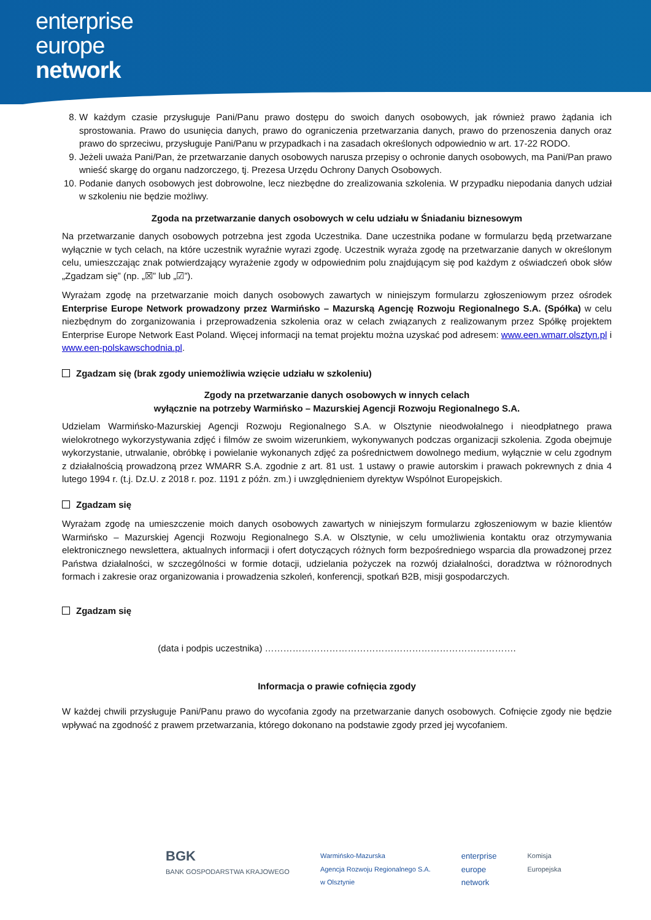enterprise
europe
network
8. W każdym czasie przysługuje Pani/Panu prawo dostępu do swoich danych osobowych, jak również prawo żądania ich sprostowania. Prawo do usunięcia danych, prawo do ograniczenia przetwarzania danych, prawo do przenoszenia danych oraz prawo do sprzeciwu, przysługuje Pani/Panu w przypadkach i na zasadach określonych odpowiednio w art. 17-22 RODO.
9. Jeżeli uważa Pani/Pan, że przetwarzanie danych osobowych narusza przepisy o ochronie danych osobowych, ma Pani/Pan prawo wnieść skargę do organu nadzorczego, tj. Prezesa Urzędu Ochrony Danych Osobowych.
10. Podanie danych osobowych jest dobrowolne, lecz niezbędne do zrealizowania szkolenia. W przypadku niepodania danych udział w szkoleniu nie będzie możliwy.
Zgoda na przetwarzanie danych osobowych w celu udziału w Śniadaniu biznesowym
Na przetwarzanie danych osobowych potrzebna jest zgoda Uczestnika. Dane uczestnika podane w formularzu będą przetwarzane wyłącznie w tych celach, na które uczestnik wyraźnie wyrazi zgodę. Uczestnik wyraża zgodę na przetwarzanie danych w określonym celu, umieszczając znak potwierdzający wyrażenie zgody w odpowiednim polu znajdującym się pod każdym z oświadczeń obok słów „Zgadzam się” (np. „☒” lub „☑”).
Wyrażam zgodę na przetwarzanie moich danych osobowych zawartych w niniejszym formularzu zgłoszeniowym przez ośrodek Enterprise Europe Network prowadzony przez Warmińsko – Mazurską Agencję Rozwoju Regionalnego S.A. (Spółka) w celu niezbędnym do zorganizowania i przeprowadzenia szkolenia oraz w celach związanych z realizowanym przez Spółkę projektem Enterprise Europe Network East Poland. Więcej informacji na temat projektu można uzyskać pod adresem: www.een.wmarr.olsztyn.pl i www.een-polskawschodnia.pl.
Zgadzam się (brak zgody uniemożliwia wzięcie udziału w szkoleniu)
Zgody na przetwarzanie danych osobowych w innych celach
wyłącznie na potrzeby Warmińsko – Mazurskiej Agencji Rozwoju Regionalnego S.A.
Udzielam Warmińsko-Mazurskiej Agencji Rozwoju Regionalnego S.A. w Olsztynie nieodwołalnego i nieodpłatnego prawa wielokrotnego wykorzystywania zdjęć i filmów ze swoim wizerunkiem, wykonywanych podczas organizacji szkolenia. Zgoda obejmuje wykorzystanie, utrwalanie, obróbkę i powielanie wykonanych zdjęć za pośrednictwem dowolnego medium, wyłącznie w celu zgodnym z działalnością prowadzoną przez WMARR S.A. zgodnie z art. 81 ust. 1 ustawy o prawie autorskim i prawach pokrewnych z dnia 4 lutego 1994 r. (t.j. Dz.U. z 2018 r. poz. 1191 z późn. zm.) i uwzględnieniem dyrektyw Wspólnot Europejskich.
Zgadzam się
Wyrażam zgodę na umieszczenie moich danych osobowych zawartych w niniejszym formularzu zgłoszeniowym w bazie klientów Warmińsko – Mazurskiej Agencji Rozwoju Regionalnego S.A. w Olsztynie, w celu umożliwienia kontaktu oraz otrzymywania elektronicznego newslettera, aktualnych informacji i ofert dotyczących różnych form bezpośredniego wsparcia dla prowadzonej przez Państwa działalności, w szczególności w formie dotacji, udzielania pożyczek na rozwój działalności, doradztwa w różnorodnych formach i zakresie oraz organizowania i prowadzenia szkoleń, konferencji, spotkań B2B, misji gospodarczych.
Zgadzam się
(data i podpis uczestnika) ……………………………………………………………………….
Informacja o prawie cofnięcia zgody
W każdej chwili przysługuje Pani/Panu prawo do wycofania zgody na przetwarzanie danych osobowych. Cofnięcie zgody nie będzie wpływać na zgodność z prawem przetwarzania, którego dokonano na podstawie zgody przed jej wycofaniem.
BGK
BANK GOSPODARSTWA KRAJOWEGO
Warmińsko-Mazurska
Agencja Rozwoju Regionalnego S.A.
w Olsztynie
enterprise
europe
network
Komisja
Europejska